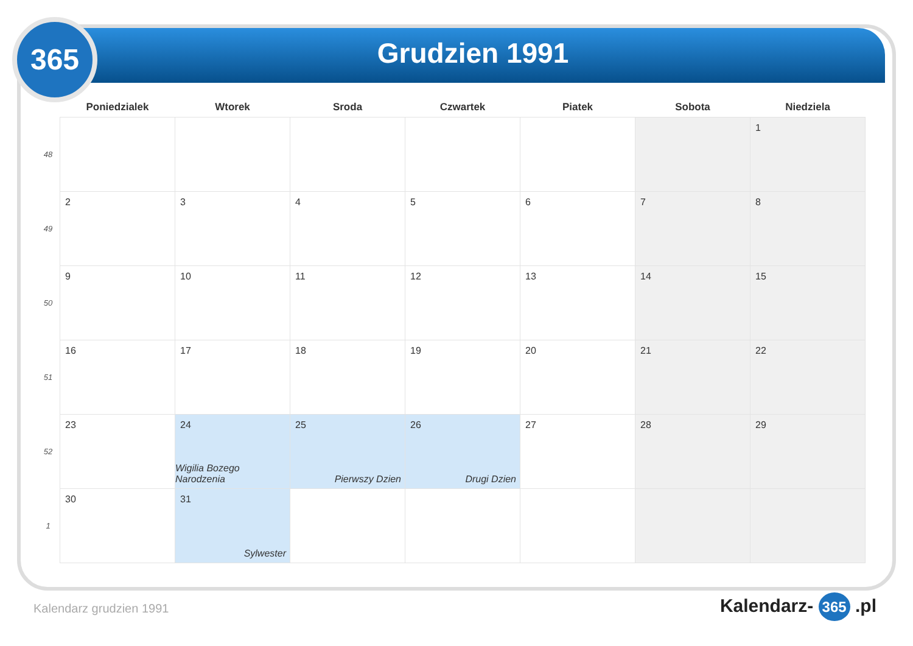365
Grudzien 1991
| | Poniedzialek | Wtorek | Sroda | Czwartek | Piatek | Sobota | Niedziela |
| --- | --- | --- | --- | --- | --- | --- | --- |
| 48 | | | | | | | 1 |
| 49 | 2 | 3 | 4 | 5 | 6 | 7 | 8 |
| 50 | 9 | 10 | 11 | 12 | 13 | 14 | 15 |
| 51 | 16 | 17 | 18 | 19 | 20 | 21 | 22 |
| 52 | 23 | 24 Wigilia Bozego Narodzenia | 25 Pierwszy Dzien | 26 Drugi Dzien | 27 | 28 | 29 |
| 1 | 30 | 31 Sylwester | | | | | |
Kalendarz grudzien 1991 Kalendarz- 365 .pl